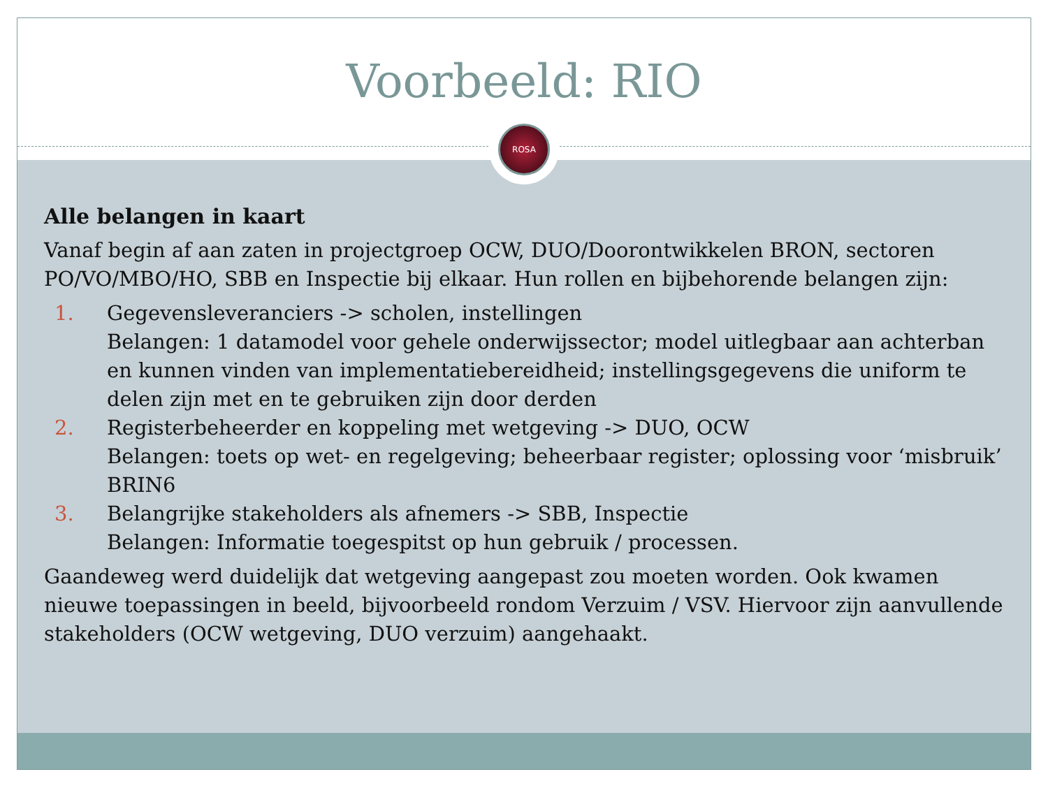Voorbeeld: RIO
ROSA
Alle belangen in kaart
Vanaf begin af aan zaten in projectgroep OCW, DUO/Doorontwikkelen BRON, sectoren PO/VO/MBO/HO, SBB en Inspectie bij elkaar. Hun rollen en bijbehorende belangen zijn:
1. Gegevensleveranciers -> scholen, instellingen
Belangen: 1 datamodel voor gehele onderwijssector; model uitlegbaar aan achterban en kunnen vinden van implementatiebereidheid; instellingsgegevens die uniform te delen zijn met en te gebruiken zijn door derden
2. Registerbeheerder en koppeling met wetgeving -> DUO, OCW
Belangen: toets op wet- en regelgeving; beheerbaar register; oplossing voor ‘misbruik’ BRIN6
3. Belangrijke stakeholders als afnemers -> SBB, Inspectie
Belangen: Informatie toegespitst op hun gebruik / processen.
Gaandeweg werd duidelijk dat wetgeving aangepast zou moeten worden. Ook kwamen nieuwe toepassingen in beeld, bijvoorbeeld rondom Verzuim / VSV. Hiervoor zijn aanvullende stakeholders (OCW wetgeving, DUO verzuim) aangehaakt.